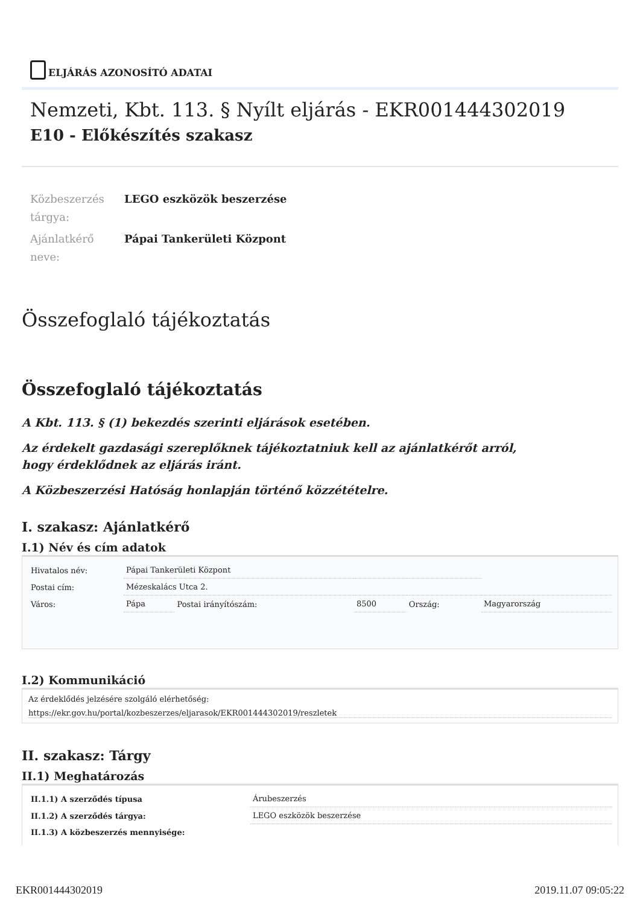ELJÁRÁS AZONOSÍTÓ ADATAI
Nemzeti, Kbt. 113. § Nyílt eljárás - EKR001444302019
E10 - Előkészítés szakasz
Közbeszerzés tárgya:
LEGO eszközök beszerzése
Ajánlatkérő neve:
Pápai Tankerületi Központ
Összefoglaló tájékoztatás
Összefoglaló tájékoztatás
A Kbt. 113. § (1) bekezdés szerinti eljárások esetében.
Az érdekelt gazdasági szereplőknek tájékoztatniuk kell az ajánlatkérőt arról,
hogy érdeklődnek az eljárás iránt.
A Közbeszerzési Hatóság honlapján történő közzétételre.
I. szakasz: Ajánlatkérő
I.1) Név és cím adatok
| Hivatalos név: | Pápai Tankerületi Központ | | | | |
| Postai cím: | Mézeskalács Utca 2. | | | | |
| Város: | Pápa | Postai irányítószám: | 8500 | Ország: | Magyarország |
I.2) Kommunikáció
Az érdeklődés jelzésére szolgáló elérhetőség:
https://ekr.gov.hu/portal/kozbeszerzes/eljarasok/EKR001444302019/reszletek
II. szakasz: Tárgy
II.1) Meghatározás
| II.1.1) A szerződés típusa | Árubeszerzés |
| II.1.2) A szerződés tárgya: | LEGO eszközök beszerzése |
| II.1.3) A közbeszerzés mennyisége: | |
EKR001444302019 2019.11.07 09:05:22